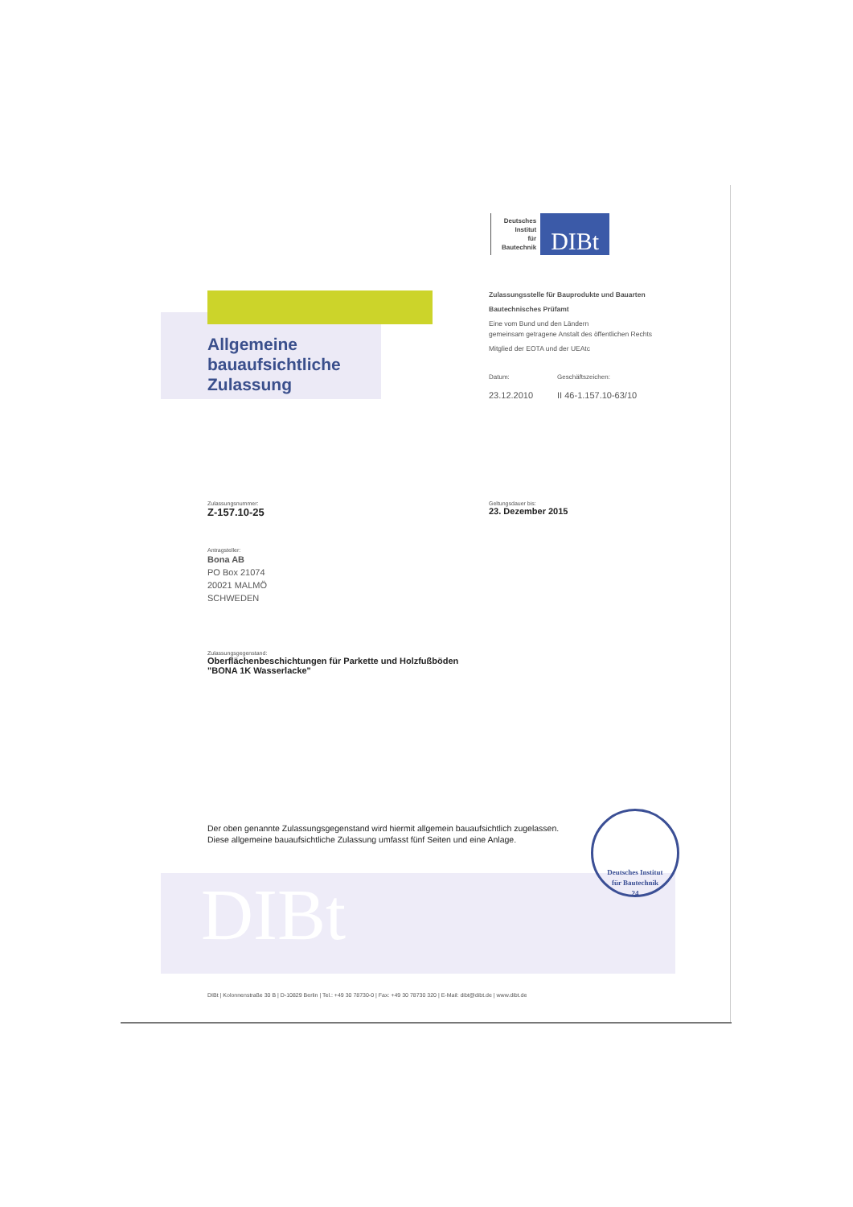Deutsches
Institut
für
Bautechnik
DIBt
Allgemeine
bauaufsichtliche
Zulassung
Zulassungsstelle für Bauprodukte und Bauarten
Bautechnisches Prüfamt
Eine vom Bund und den Ländern
gemeinsam getragene Anstalt des öffentlichen Rechts
Mitglied der EOTA und der UEAtc
Datum:
23.12.2010
Geschäftszeichen:
II 46-1.157.10-63/10
Zulassungsnummer:
Z-157.10-25
Geltungsdauer bis:
23. Dezember 2015
Antragsteller:
Bona AB
PO Box 21074
20021 MALMÖ
SCHWEDEN
Zulassungsgegenstand:
Oberflächenbeschichtungen für Parkette und Holzfußböden
"BONA 1K Wasserlacke"
Der oben genannte Zulassungsgegenstand wird hiermit allgemein bauaufsichtlich zugelassen.
Diese allgemeine bauaufsichtliche Zulassung umfasst fünf Seiten und eine Anlage.
DIBt
Deutsches Institut
für Bautechnik
24
DIBt | Kolonnenstraße 30 B | D-10829 Berlin | Tel.: +49 30 78730-0 | Fax: +49 30 78730 320 | E-Mail: dibt@dibt.de | www.dibt.de